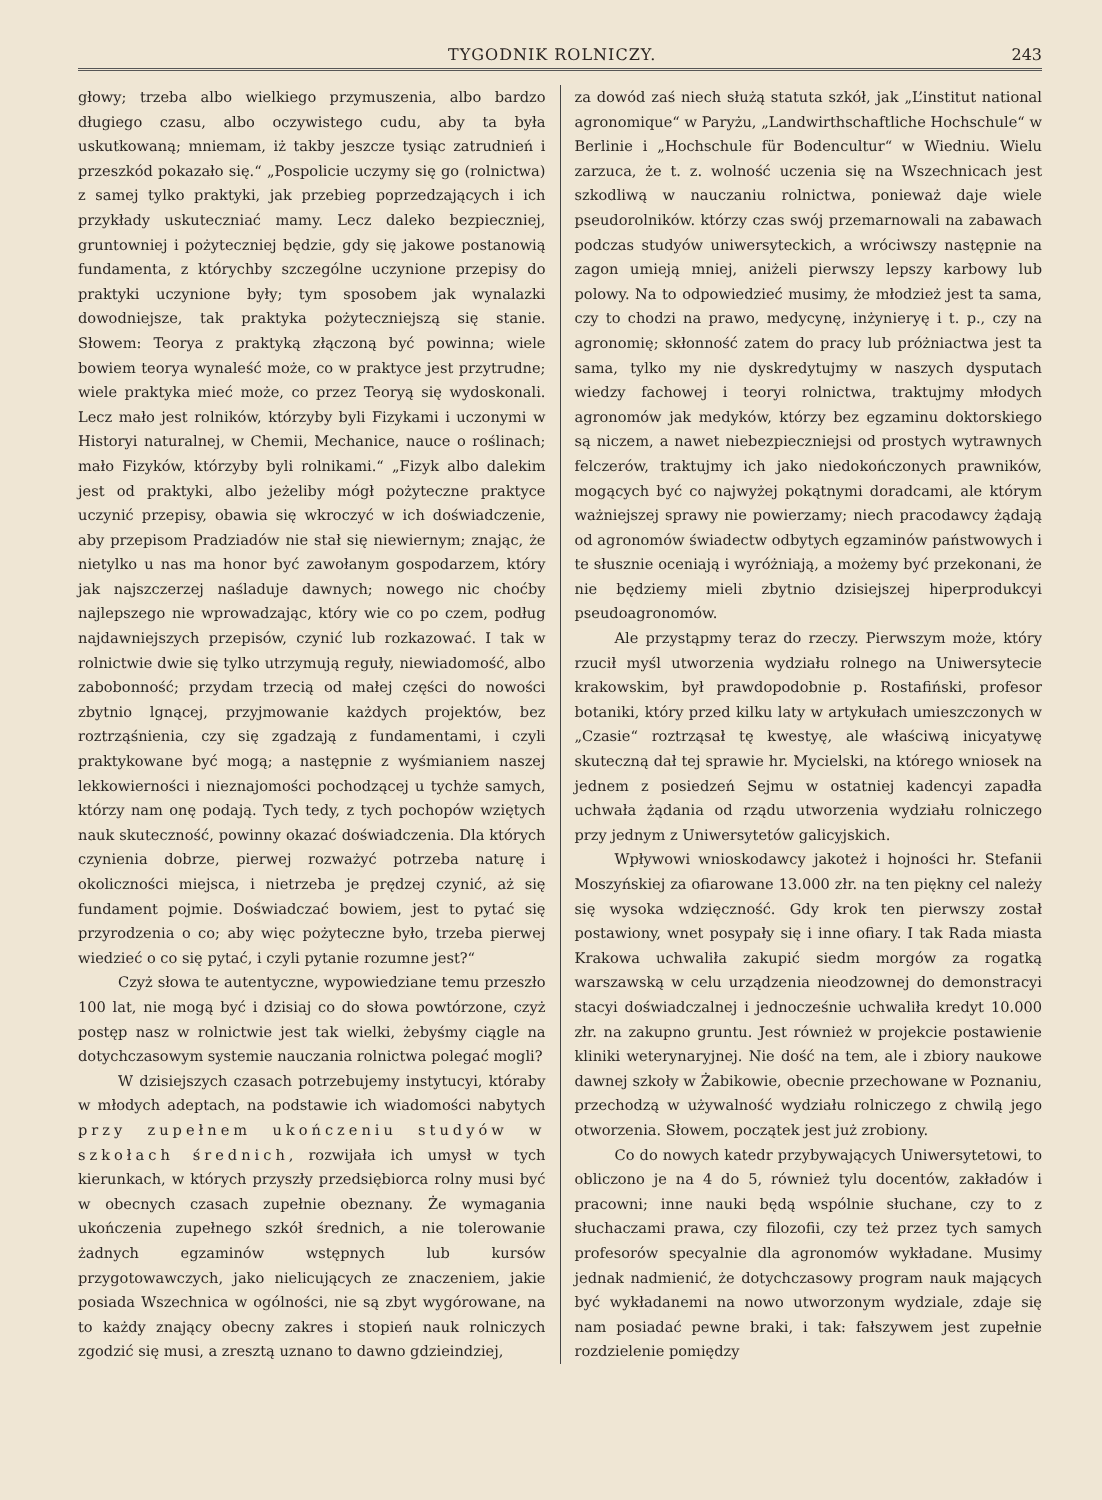TYGODNIK ROLNICZY. 243
głowy; trzeba albo wielkiego przymuszenia, albo bardzo długiego czasu, albo oczywistego cudu, aby ta była uskutkowaną; mniemam, iż takby jeszcze tysiąc zatrudnień i przeszkód pokazało się.“ „Pospolicie uczymy się go (rolnictwa) z samej tylko praktyki, jak przebieg poprzedzających i ich przykłady uskuteczniać mamy. Lecz daleko bezpieczniej, gruntowniej i pożyteczniej będzie, gdy się jakowe postanowią fundamenta, z którychby szczególne uczynione przepisy do praktyki uczynione były; tym sposobem jak wynalazki dowodniejsze, tak praktyka pożyteczniejszą się stanie. Słowem: Teorya z praktyką złączoną być powinna; wiele bowiem teorya wynaleść może, co w praktyce jest przytrudne; wiele praktyka mieć może, co przez Teoryą się wydoskonali. Lecz mało jest rolników, którzyby byli Fizykami i uczonymi w Historyi naturalnej, w Chemii, Mechanice, nauce o roślinach; mało Fizyków, którzyby byli rolnikami.“ „Fizyk albo dalekim jest od praktyki, albo jeżeliby mógł pożyteczne praktyce uczynić przepisy, obawia się wkroczyć w ich doświadczenie, aby przepisom Pradziadów nie stał się niewiernym; znając, że nietylko u nas ma honor być zawołanym gospodarzem, który jak najszczerzej naśladuje dawnych; nowego nic choćby najlepszego nie wprowadzając, który wie co po czem, podług najdawniejszych przepisów, czynić lub rozkazować. I tak w rolnictwie dwie się tylko utrzymują reguły, niewiadomość, albo zabobonność; przydam trzecią od małej części do nowości zbytnio lgnącej, przyjmowanie każdych projektów, bez roztrząśnienia, czy się zgadzają z fundamentami, i czyli praktykowane być mogą; a następnie z wyśmianiem naszej lekkowierności i nieznajomości pochodzącej u tychże samych, którzy nam onę podają. Tych tedy, z tych pochopów wziętych nauk skuteczność, powinny okazać doświadczenia. Dla których czynienia dobrze, pierwej rozważyć potrzeba naturę i okoliczności miejsca, i nietrzeba je prędzej czynić, aż się fundament pojmie. Doświadczać bowiem, jest to pytać się przyrodzenia o co; aby więc pożyteczne było, trzeba pierwej wiedzieć o co się pytać, i czyli pytanie rozumne jest?“
Czyż słowa te autentyczne, wypowiedziane temu przeszło 100 lat, nie mogą być i dzisiaj co do słowa powtórzone, czyż postęp nasz w rolnictwie jest tak wielki, żebyśmy ciągle na dotychczasowym systemie nauczania rolnictwa polegać mogli?
W dzisiejszych czasach potrzebujemy instytucyi, któraby w młodych adeptach, na podstawie ich wiadomości nabytych przy zupełnem ukończeniu studyów w szkołach średnich, rozwijała ich umysł w tych kierunkach, w których przyszły przedsiębiorca rolny musi być w obecnych czasach zupełnie obeznany. Że wymagania ukończenia zupełnego szkół średnich, a nie tolerowanie żadnych egzaminów wstępnych lub kursów przygotowawczych, jako nielicujących ze znaczeniem, jakie posiada Wszechnica w ogólności, nie są zbyt wygórowane, na to każdy znający obecny zakres i stopień nauk rolniczych zgodzić się musi, a zresztą uznano to dawno gdzieindziej,
za dowód zaś niech służą statuta szkół, jak „L’institut national agronomique“ w Paryżu, „Landwirthschaftliche Hochschule“ w Berlinie i „Hochschule für Bodencultur“ w Wiedniu. Wielu zarzuca, że t. z. wolność uczenia się na Wszechnicach jest szkodliwą w nauczaniu rolnictwa, ponieważ daje wiele pseudorolników. którzy czas swój przemarnowali na zabawach podczas studyów uniwersyteckich, a wróciwszy następnie na zagon umieją mniej, aniżeli pierwszy lepszy karbowy lub polowy. Na to odpowiedzieć musimy, że młodzież jest ta sama, czy to chodzi na prawo, medycynę, inżynieryę i t. p., czy na agronomię; skłonność zatem do pracy lub próżniactwa jest ta sama, tylko my nie dyskredytujmy w naszych dysputach wiedzy fachowej i teoryi rolnictwa, traktujmy młodych agronomów jak medyków, którzy bez egzaminu doktorskiego są niczem, a nawet niebezpieczniejsi od prostych wytrawnych felczerów, traktujmy ich jako niedokończonych prawników, mogących być co najwyżej pokątnymi doradcami, ale którym ważniejszej sprawy nie powierzamy; niech pracodawcy żądają od agronomów świadectw odbytych egzaminów państwowych i te słusznie oceniają i wyróżniają, a możemy być przekonani, że nie będziemy mieli zbytnio dzisiejszej hiperprodukcyi pseudoagronomów.
Ale przystąpmy teraz do rzeczy. Pierwszym może, który rzucił myśl utworzenia wydziału rolnego na Uniwersytecie krakowskim, był prawdopodobnie p. Rostafiński, profesor botaniki, który przed kilku laty w artykułach umieszczonych w „Czasie“ roztrząsał tę kwestyę, ale właściwą inicyatywę skuteczną dał tej sprawie hr. Mycielski, na którego wniosek na jednem z posiedzeń Sejmu w ostatniej kadencyi zapadła uchwała żądania od rządu utworzenia wydziału rolniczego przy jednym z Uniwersytetów galicyjskich.
Wpływowi wnioskodawcy jakoteż i hojności hr. Stefanii Moszyńskiej za ofiarowane 13.000 złr. na ten piękny cel należy się wysoka wdzięczność. Gdy krok ten pierwszy został postawiony, wnet posypały się i inne ofiary. I tak Rada miasta Krakowa uchwaliła zakupić siedm morgów za rogatką warszawską w celu urządzenia nieodzownej do demonstracyi stacyi doświadczalnej i jednocześnie uchwaliła kredyt 10.000 złr. na zakupno gruntu. Jest również w projekcie postawienie kliniki weterynaryjnej. Nie dość na tem, ale i zbiory naukowe dawnej szkoły w Żabikowie, obecnie przechowane w Poznaniu, przechodzą w używalność wydziału rolniczego z chwilą jego otworzenia. Słowem, początek jest już zrobiony.
Co do nowych katedr przybywających Uniwersytetowi, to obliczono je na 4 do 5, również tylu docentów, zakładów i pracowni; inne nauki będą wspólnie słuchane, czy to z słuchaczami prawa, czy filozofii, czy też przez tych samych profesorów specyalnie dla agronomów wykładane. Musimy jednak nadmienić, że dotychczasowy program nauk mających być wykładanemi na nowo utworzonym wydziale, zdaje się nam posiadać pewne braki, i tak: fałszywem jest zupełnie rozdzielenie pomiędzy